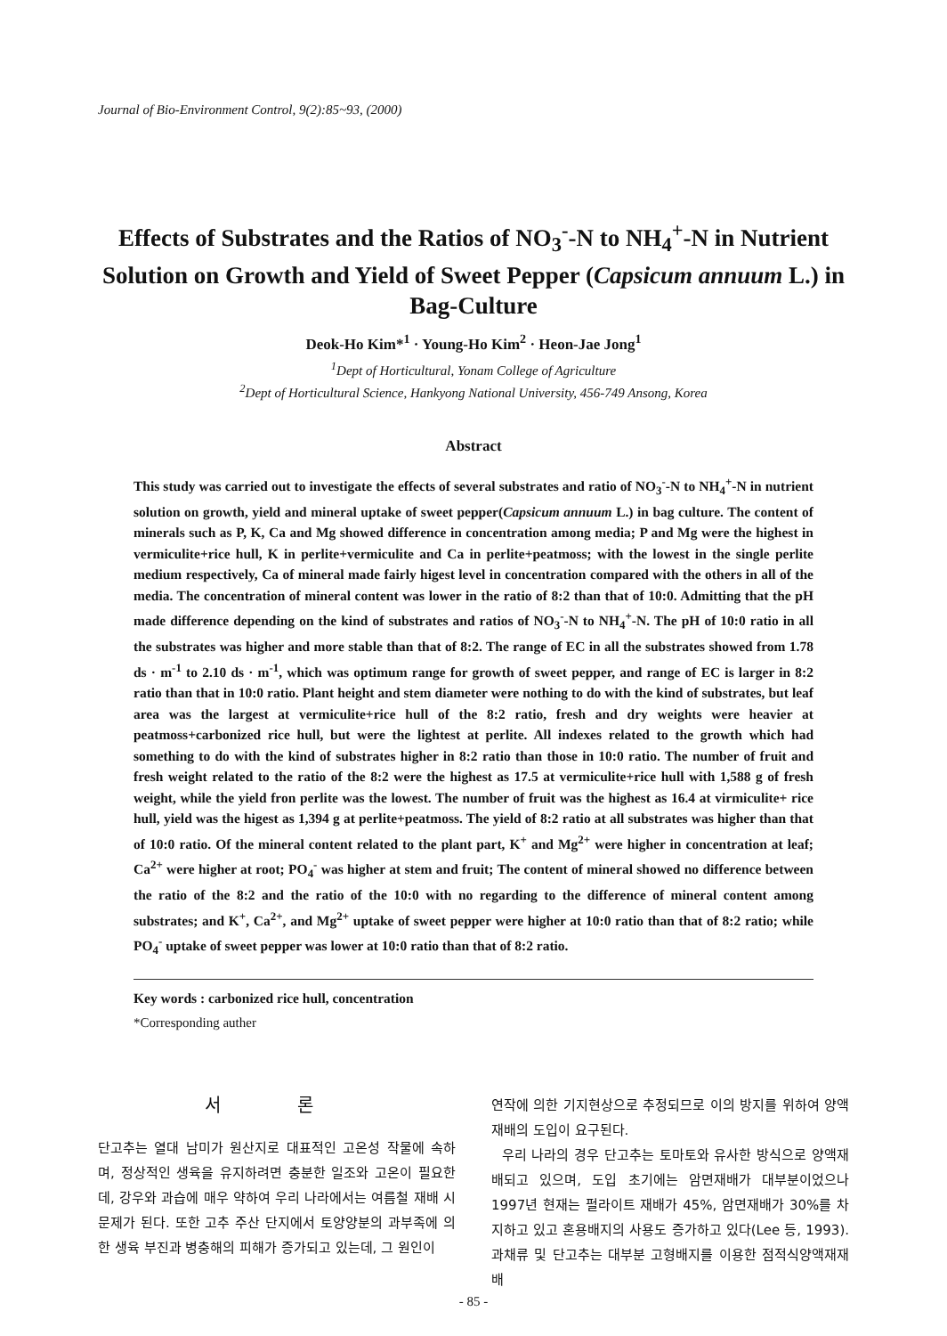Journal of Bio-Environment Control, 9(2):85~93, (2000)
Effects of Substrates and the Ratios of NO<sub>3</sub><sup>-</sup>-N to NH<sub>4</sub><sup>+</sup>-N in Nutrient Solution on Growth and Yield of Sweet Pepper (Capsicum annuum L.) in Bag-Culture
Deok-Ho Kim*<sup>1</sup> · Young-Ho Kim<sup>2</sup> · Heon-Jae Jong<sup>1</sup>
<sup>1</sup> Dept of Horticultural, Yonam College of Agriculture
<sup>2</sup> Dept of Horticultural Science, Hankyong National University, 456-749 Ansong, Korea
Abstract
This study was carried out to investigate the effects of several substrates and ratio of NO<sub>3</sub><sup>-</sup>-N to NH<sub>4</sub><sup>+</sup>-N in nutrient solution on growth, yield and mineral uptake of sweet pepper(Capsicum annuum L.) in bag culture. The content of minerals such as P, K, Ca and Mg showed difference in concentration among media; P and Mg were the highest in vermiculite+rice hull, K in perlite+vermiculite and Ca in perlite+peatmoss; with the lowest in the single perlite medium respectively, Ca of mineral made fairly higest level in concentration compared with the others in all of the media. The concentration of mineral content was lower in the ratio of 8:2 than that of 10:0. Admitting that the pH made difference depending on the kind of substrates and ratios of NO<sub>3</sub><sup>-</sup>-N to NH<sub>4</sub><sup>+</sup>-N. The pH of 10:0 ratio in all the substrates was higher and more stable than that of 8:2. The range of EC in all the substrates showed from 1.78 ds · m<sup>-1</sup> to 2.10 ds · m<sup>-1</sup>, which was optimum range for growth of sweet pepper, and range of EC is larger in 8:2 ratio than that in 10:0 ratio. Plant height and stem diameter were nothing to do with the kind of substrates, but leaf area was the largest at vermiculite+rice hull of the 8:2 ratio, fresh and dry weights were heavier at peatmoss+carbonized rice hull, but were the lightest at perlite. All indexes related to the growth which had something to do with the kind of substrates higher in 8:2 ratio than those in 10:0 ratio. The number of fruit and fresh weight related to the ratio of the 8:2 were the highest as 17.5 at vermiculite+rice hull with 1,588 g of fresh weight, while the yield fron perlite was the lowest. The number of fruit was the highest as 16.4 at virmiculite+ rice hull, yield was the higest as 1,394 g at perlite+peatmoss. The yield of 8:2 ratio at all substrates was higher than that of 10:0 ratio. Of the mineral content related to the plant part, K<sup>+</sup> and Mg<sup>2+</sup> were higher in concentration at leaf; Ca<sup>2+</sup> were higher at root; PO<sub>4</sub><sup>-</sup> was higher at stem and fruit; The content of mineral showed no difference between the ratio of the 8:2 and the ratio of the 10:0 with no regarding to the difference of mineral content among substrates; and K<sup>+</sup>, Ca<sup>2+</sup>, and Mg<sup>2+</sup> uptake of sweet pepper were higher at 10:0 ratio than that of 8:2 ratio; while PO<sub>4</sub><sup>-</sup> uptake of sweet pepper was lower at 10:0 ratio than that of 8:2 ratio.
Key words : carbonized rice hull, concentration
*Corresponding auther
서 론
단고추는 열대 남미가 원산지로 대표적인 고온성 작물에 속하며, 정상적인 생육을 유지하려면 충분한 일조와 고온이 필요한데, 강우와 과습에 매우 약하여 우리 나라에서는 여름철 재배 시 문제가 된다. 또한 고추 주산 단지에서 토양양분의 과부족에 의한 생육 부진과 병충해의 피해가 증가되고 있는데, 그 원인이
연작에 의한 기지현상으로 추정되므로 이의 방지를 위하여 양액재배의 도입이 요구된다.
우리 나라의 경우 단고추는 토마토와 유사한 방식으로 양액재배되고 있으며, 도입 초기에는 암면재배가 대부분이었으나 1997년 현재는 펄라이트 재배가 45%, 암면재배가 30%를 차지하고 있고 혼용배지의 사용도 증가하고 있다(Lee 등, 1993). 과채류 및 단고추는 대부분 고형배지를 이용한 점적식양액재재배
- 85 -